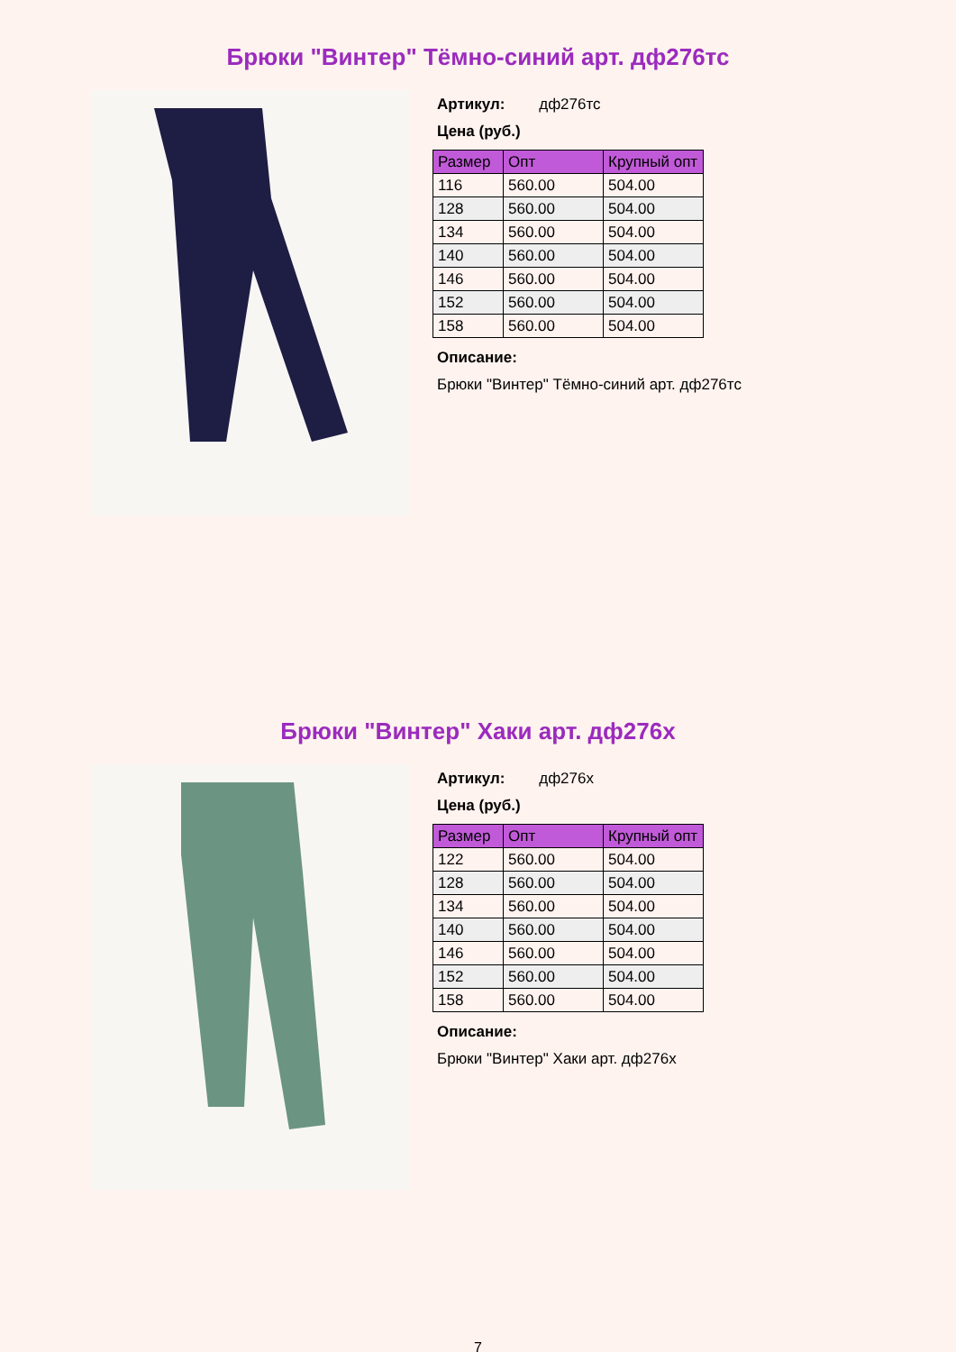Брюки "Винтер" Тёмно-синий арт. дф276тс
Артикул: дф276тс
Цена (руб.)
| Размер | Опт | Крупный опт |
| --- | --- | --- |
| 116 | 560.00 | 504.00 |
| 128 | 560.00 | 504.00 |
| 134 | 560.00 | 504.00 |
| 140 | 560.00 | 504.00 |
| 146 | 560.00 | 504.00 |
| 152 | 560.00 | 504.00 |
| 158 | 560.00 | 504.00 |
Описание:
Брюки "Винтер" Тёмно-синий арт. дф276тс
Брюки "Винтер" Хаки арт. дф276х
Артикул: дф276х
Цена (руб.)
| Размер | Опт | Крупный опт |
| --- | --- | --- |
| 122 | 560.00 | 504.00 |
| 128 | 560.00 | 504.00 |
| 134 | 560.00 | 504.00 |
| 140 | 560.00 | 504.00 |
| 146 | 560.00 | 504.00 |
| 152 | 560.00 | 504.00 |
| 158 | 560.00 | 504.00 |
Описание:
Брюки "Винтер" Хаки арт. дф276х
7